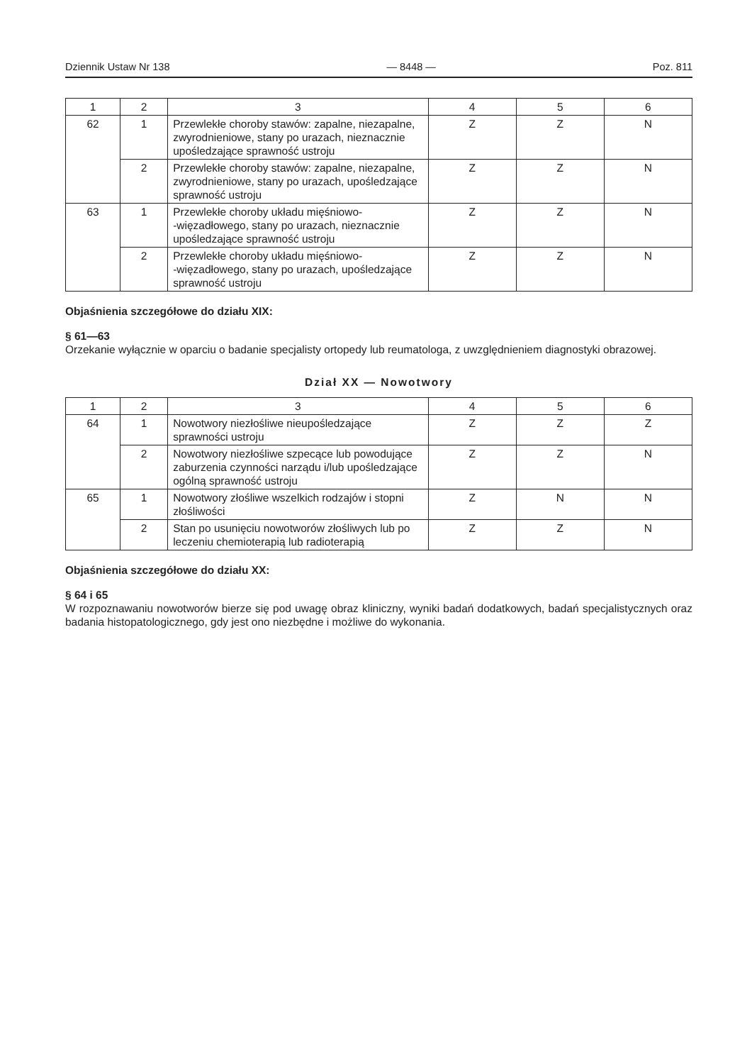Dziennik Ustaw Nr 138 — 8448 — Poz. 811
| 1 | 2 | 3 | 4 | 5 | 6 |
| --- | --- | --- | --- | --- | --- |
| 62 | 1 | Przewlekłe choroby stawów: zapalne, niezapalne, zwyrodnieniowe, stany po urazach, nieznacznie upośledzające sprawność ustroju | Z | Z | N |
| | 2 | Przewlekłe choroby stawów: zapalne, niezapalne, zwyrodnieniowe, stany po urazach, upośledzające sprawność ustroju | Z | Z | N |
| 63 | 1 | Przewlekłe choroby układu mięśniowo- -więzadłowego, stany po urazach, nieznacznie upośledzające sprawność ustroju | Z | Z | N |
| | 2 | Przewlekłe choroby układu mięśniowo- -więzadłowego, stany po urazach, upośledzające sprawność ustroju | Z | Z | N |
Objaśnienia szczegółowe do działu XIX:
§ 61—63
Orzekanie wyłącznie w oparciu o badanie specjalisty ortopedy lub reumatologa, z uwzględnieniem diagnostyki obrazowej.
Dział XX — Nowotwory
| 1 | 2 | 3 | 4 | 5 | 6 |
| --- | --- | --- | --- | --- | --- |
| 64 | 1 | Nowotwory niezłośliwe nieupośledzające sprawności ustroju | Z | Z | Z |
| | 2 | Nowotwory niezłośliwe szpecące lub powodujące zaburzenia czynności narządu i/lub upośledzające ogólną sprawność ustroju | Z | Z | N |
| 65 | 1 | Nowotwory złośliwe wszelkich rodzajów i stopni złośliwości | Z | N | N |
| | 2 | Stan po usunięciu nowotworów złośliwych lub po leczeniu chemioterapią lub radioterapią | Z | Z | N |
Objaśnienia szczegółowe do działu XX:
§ 64 i 65
W rozpoznawaniu nowotworów bierze się pod uwagę obraz kliniczny, wyniki badań dodatkowych, badań specjalistycznych oraz badania histopatologicznego, gdy jest ono niezbędne i możliwe do wykonania.